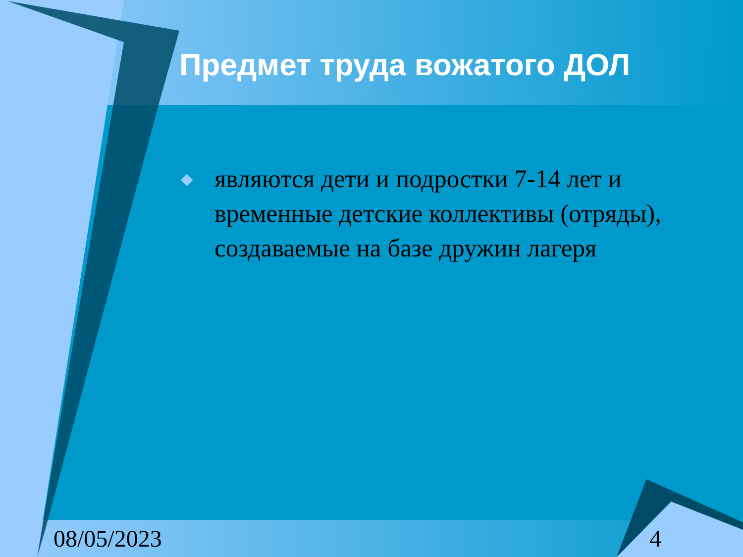Предмет труда вожатого ДОЛ
◆ являются дети и подростки 7-14 лет и временные детские коллективы (отряды), создаваемые на базе дружин лагеря
08/05/2023 4